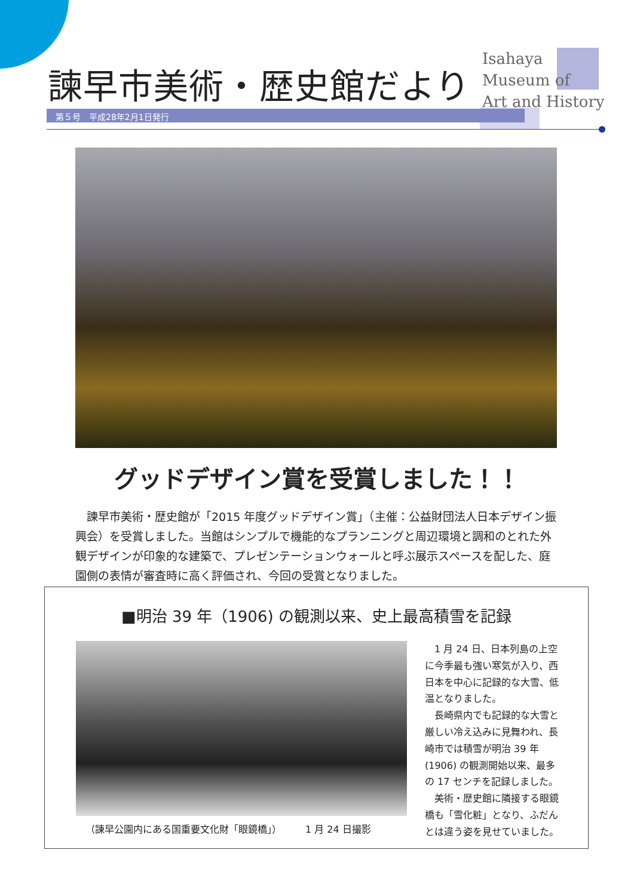諫早市美術・歴史館だより
Isahaya
Museum of
Art and History
第５号　平成28年2月1日発行
グッドデザイン賞を受賞しました！！
　諫早市美術・歴史館が「2015 年度グッドデザイン賞」（主催：公益財団法人日本デザイン振興会）を受賞しました。当館はシンプルで機能的なプランニングと周辺環境と調和のとれた外観デザインが印象的な建築で、プレゼンテーションウォールと呼ぶ展示スペースを配した、庭園側の表情が審査時に高く評価され、今回の受賞となりました。
■明治 39 年（1906) の観測以来、史上最高積雪を記録
（諫早公園内にある国重要文化財「眼鏡橋」）　　　1 月 24 日撮影
　1 月 24 日、日本列島の上空に今季最も強い寒気が入り、西日本を中心に記録的な大雪、低温となりました。
　長崎県内でも記録的な大雪と厳しい冷え込みに見舞われ、長崎市では積雪が明治 39 年 (1906) の観測開始以来、最多の 17 センチを記録しました。
　美術・歴史館に隣接する眼鏡橋も「雪化粧」となり、ふだんとは違う姿を見せていました。